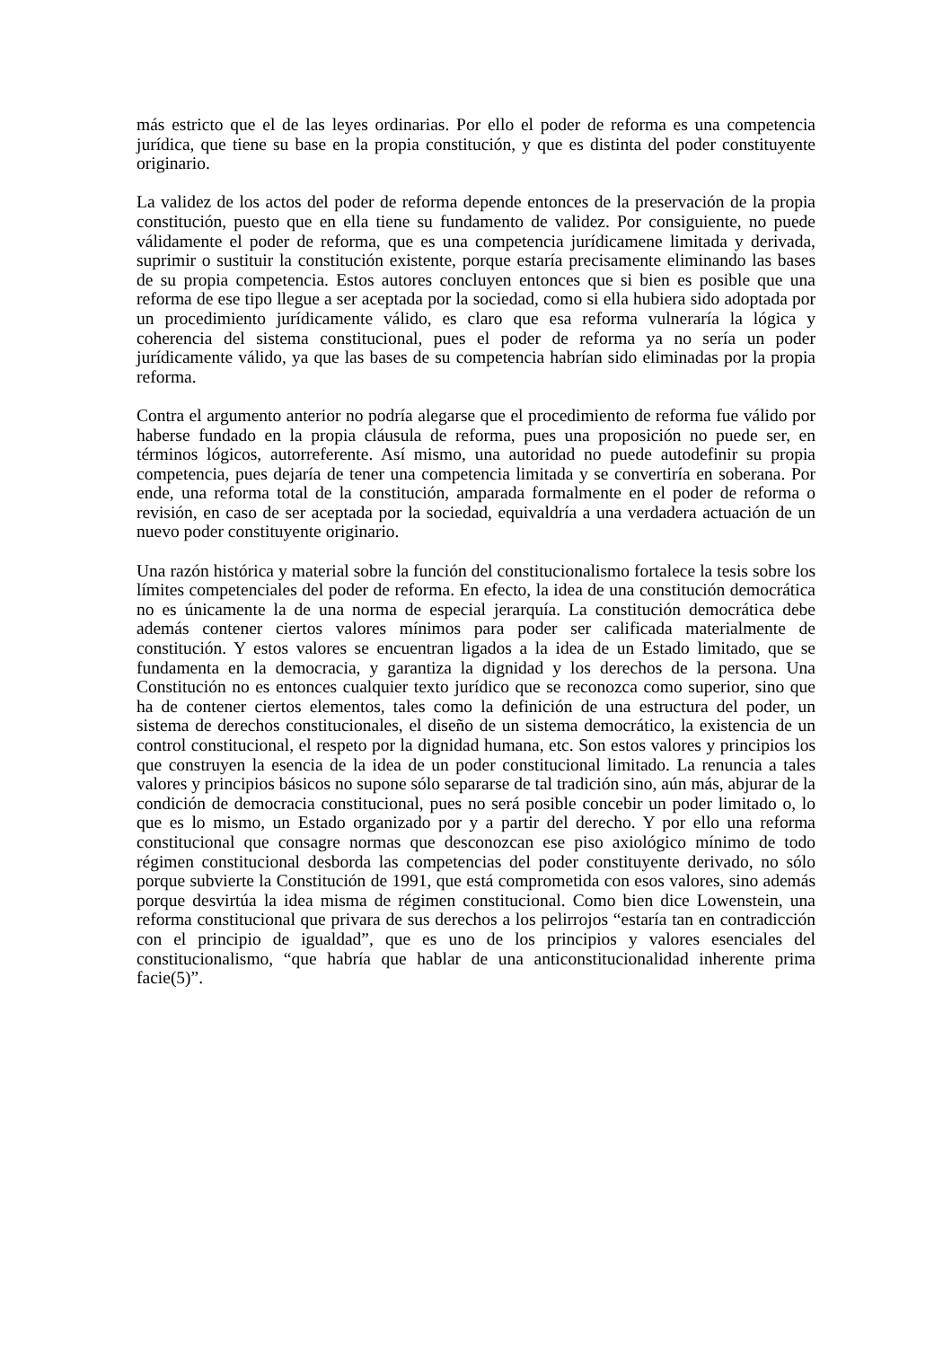más estricto que el de las leyes ordinarias. Por ello el poder de reforma es una competencia jurídica, que tiene su base en la propia constitución, y que es distinta del poder constituyente originario.
La validez de los actos del poder de reforma depende entonces de la preservación de la propia constitución, puesto que en ella tiene su fundamento de validez. Por consiguiente, no puede válidamente el poder de reforma, que es una competencia jurídicamene limitada y derivada, suprimir o sustituir la constitución existente, porque estaría precisamente eliminando las bases de su propia competencia. Estos autores concluyen entonces que si bien es posible que una reforma de ese tipo llegue a ser aceptada por la sociedad, como si ella hubiera sido adoptada por un procedimiento jurídicamente válido, es claro que esa reforma vulneraría la lógica y coherencia del sistema constitucional, pues el poder de reforma ya no sería un poder jurídicamente válido, ya que las bases de su competencia habrían sido eliminadas por la propia reforma.
Contra el argumento anterior no podría alegarse que el procedimiento de reforma fue válido por haberse fundado en la propia cláusula de reforma, pues una proposición no puede ser, en términos lógicos, autorreferente. Así mismo, una autoridad no puede autodefinir su propia competencia, pues dejaría de tener una competencia limitada y se convertiría en soberana. Por ende, una reforma total de la constitución, amparada formalmente en el poder de reforma o revisión, en caso de ser aceptada por la sociedad, equivaldría a una verdadera actuación de un nuevo poder constituyente originario.
Una razón histórica y material sobre la función del constitucionalismo fortalece la tesis sobre los límites competenciales del poder de reforma. En efecto, la idea de una constitución democrática no es únicamente la de una norma de especial jerarquía. La constitución democrática debe además contener ciertos valores mínimos para poder ser calificada materialmente de constitución. Y estos valores se encuentran ligados a la idea de un Estado limitado, que se fundamenta en la democracia, y garantiza la dignidad y los derechos de la persona. Una Constitución no es entonces cualquier texto jurídico que se reconozca como superior, sino que ha de contener ciertos elementos, tales como la definición de una estructura del poder, un sistema de derechos constitucionales, el diseño de un sistema democrático, la existencia de un control constitucional, el respeto por la dignidad humana, etc. Son estos valores y principios los que construyen la esencia de la idea de un poder constitucional limitado. La renuncia a tales valores y principios básicos no supone sólo separarse de tal tradición sino, aún más, abjurar de la condición de democracia constitucional, pues no será posible concebir un poder limitado o, lo que es lo mismo, un Estado organizado por y a partir del derecho. Y por ello una reforma constitucional que consagre normas que desconozcan ese piso axiológico mínimo de todo régimen constitucional desborda las competencias del poder constituyente derivado, no sólo porque subvierte la Constitución de 1991, que está comprometida con esos valores, sino además porque desvirtúa la idea misma de régimen constitucional. Como bien dice Lowenstein, una reforma constitucional que privara de sus derechos a los pelirrojos “estaría tan en contradicción con el principio de igualdad”, que es uno de los principios y valores esenciales del constitucionalismo, “que habría que hablar de una anticonstitucionalidad inherente prima facie(5)”.